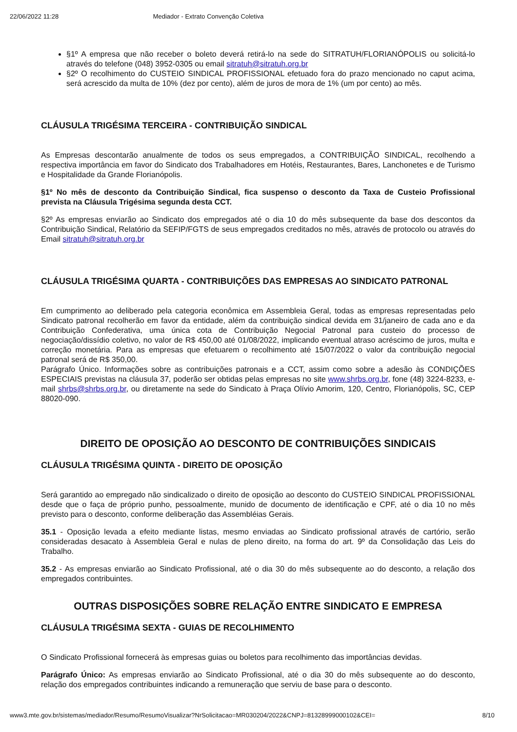22/06/2022 11:28 Mediador - Extrato Convenção Coletiva
§1º A empresa que não receber o boleto deverá retirá-lo na sede do SITRATUH/FLORIANÓPOLIS ou solicitá-lo através do telefone (048) 3952-0305 ou email sitratuh@sitratuh.org.br
§2º O recolhimento do CUSTEIO SINDICAL PROFISSIONAL efetuado fora do prazo mencionado no caput acima, será acrescido da multa de 10% (dez por cento), além de juros de mora de 1% (um por cento) ao mês.
CLÁUSULA TRIGÉSIMA TERCEIRA - CONTRIBUIÇÃO SINDICAL
As Empresas descontarão anualmente de todos os seus empregados, a CONTRIBUIÇÃO SINDICAL, recolhendo a respectiva importância em favor do Sindicato dos Trabalhadores em Hotéis, Restaurantes, Bares, Lanchonetes e de Turismo e Hospitalidade da Grande Florianópolis.
§1º No mês de desconto da Contribuição Sindical, fica suspenso o desconto da Taxa de Custeio Profissional prevista na Cláusula Trigésima segunda desta CCT.
§2º As empresas enviarão ao Sindicato dos empregados até o dia 10 do mês subsequente da base dos descontos da Contribuição Sindical, Relatório da SEFIP/FGTS de seus empregados creditados no mês, através de protocolo ou através do Email sitratuh@sitratuh.org.br
CLÁUSULA TRIGÉSIMA QUARTA - CONTRIBUIÇÕES DAS EMPRESAS AO SINDICATO PATRONAL
Em cumprimento ao deliberado pela categoria econômica em Assembleia Geral, todas as empresas representadas pelo Sindicato patronal recolherão em favor da entidade, além da contribuição sindical devida em 31/janeiro de cada ano e da Contribuição Confederativa, uma única cota de Contribuição Negocial Patronal para custeio do processo de negociação/dissídio coletivo, no valor de R$ 450,00 até 01/08/2022, implicando eventual atraso acréscimo de juros, multa e correção monetária. Para as empresas que efetuarem o recolhimento até 15/07/2022 o valor da contribuição negocial patronal será de R$ 350,00.
Parágrafo Único. Informações sobre as contribuições patronais e a CCT, assim como sobre a adesão às CONDIÇÕES ESPECIAIS previstas na cláusula 37, poderão ser obtidas pelas empresas no site www.shrbs.org.br, fone (48) 3224-8233, e-mail shrbs@shrbs.org.br, ou diretamente na sede do Sindicato à Praça Olívio Amorim, 120, Centro, Florianópolis, SC, CEP 88020-090.
DIREITO DE OPOSIÇÃO AO DESCONTO DE CONTRIBUIÇÕES SINDICAIS
CLÁUSULA TRIGÉSIMA QUINTA - DIREITO DE OPOSIÇÃO
Será garantido ao empregado não sindicalizado o direito de oposição ao desconto do CUSTEIO SINDICAL PROFISSIONAL desde que o faça de próprio punho, pessoalmente, munido de documento de identificação e CPF, até o dia 10 no mês previsto para o desconto, conforme deliberação das Assembléias Gerais.
35.1 - Oposição levada a efeito mediante listas, mesmo enviadas ao Sindicato profissional através de cartório, serão consideradas desacato à Assembleia Geral e nulas de pleno direito, na forma do art. 9º da Consolidação das Leis do Trabalho.
35.2 - As empresas enviarão ao Sindicato Profissional, até o dia 30 do mês subsequente ao do desconto, a relação dos empregados contribuintes.
OUTRAS DISPOSIÇÕES SOBRE RELAÇÃO ENTRE SINDICATO E EMPRESA
CLÁUSULA TRIGÉSIMA SEXTA - GUIAS DE RECOLHIMENTO
O Sindicato Profissional fornecerá às empresas guias ou boletos para recolhimento das importâncias devidas.
Parágrafo Único: As empresas enviarão ao Sindicato Profissional, até o dia 30 do mês subsequente ao do desconto, relação dos empregados contribuintes indicando a remuneração que serviu de base para o desconto.
www3.mte.gov.br/sistemas/mediador/Resumo/ResumoVisualizar?NrSolicitacao=MR030204/2022&CNPJ=81328999000102&CEI= 8/10